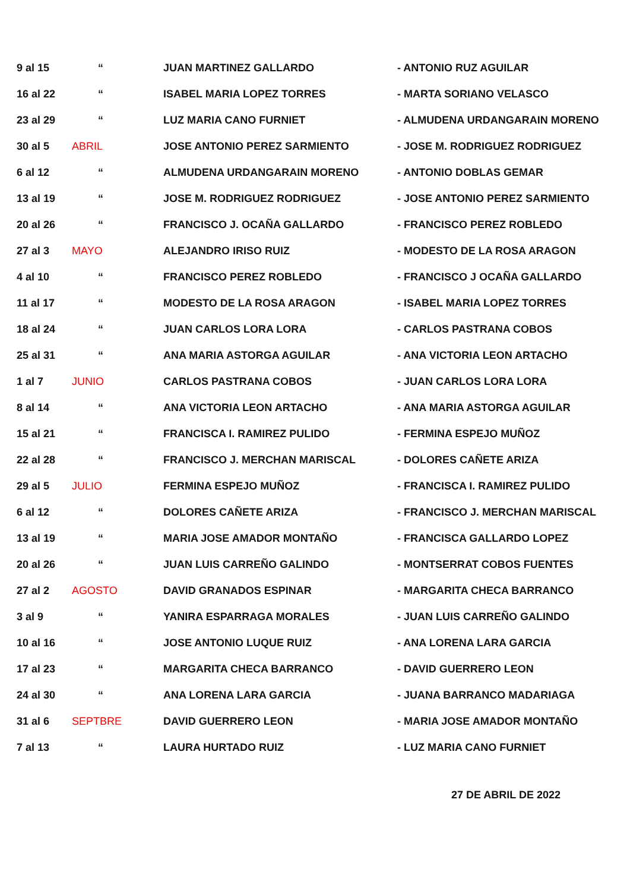| 9 al 15 | “ | JUAN MARTINEZ GALLARDO | - ANTONIO RUZ AGUILAR |
| 16 al 22 | “ | ISABEL MARIA LOPEZ TORRES | - MARTA SORIANO VELASCO |
| 23 al 29 | “ | LUZ MARIA CANO FURNIET | - ALMUDENA URDANGARAIN MORENO |
| 30 al 5 | ABRIL | JOSE ANTONIO PEREZ SARMIENTO | - JOSE M. RODRIGUEZ RODRIGUEZ |
| 6 al 12 | “ | ALMUDENA URDANGARAIN MORENO | - ANTONIO DOBLAS GEMAR |
| 13 al 19 | “ | JOSE M. RODRIGUEZ RODRIGUEZ | - JOSE ANTONIO PEREZ SARMIENTO |
| 20 al 26 | “ | FRANCISCO J. OCAÑA GALLARDO | - FRANCISCO PEREZ ROBLEDO |
| 27 al 3 | MAYO | ALEJANDRO IRISO RUIZ | - MODESTO DE LA ROSA ARAGON |
| 4 al 10 | “ | FRANCISCO PEREZ ROBLEDO | - FRANCISCO J OCAÑA GALLARDO |
| 11 al 17 | “ | MODESTO DE LA ROSA ARAGON | - ISABEL MARIA LOPEZ TORRES |
| 18 al 24 | “ | JUAN CARLOS LORA LORA | - CARLOS PASTRANA COBOS |
| 25 al 31 | “ | ANA MARIA ASTORGA AGUILAR | - ANA VICTORIA LEON ARTACHO |
| 1 al 7 | JUNIO | CARLOS PASTRANA COBOS | - JUAN CARLOS LORA LORA |
| 8 al 14 | “ | ANA VICTORIA LEON ARTACHO | - ANA MARIA ASTORGA AGUILAR |
| 15 al 21 | “ | FRANCISCA I. RAMIREZ PULIDO | - FERMINA ESPEJO MUÑOZ |
| 22 al 28 | “ | FRANCISCO J. MERCHAN MARISCAL | - DOLORES CAÑETE ARIZA |
| 29 al 5 | JULIO | FERMINA ESPEJO MUÑOZ | - FRANCISCA I. RAMIREZ PULIDO |
| 6 al 12 | “ | DOLORES CAÑETE ARIZA | - FRANCISCO J. MERCHAN MARISCAL |
| 13 al 19 | “ | MARIA JOSE AMADOR MONTAÑO | - FRANCISCA GALLARDO LOPEZ |
| 20 al 26 | “ | JUAN LUIS CARREÑO GALINDO | - MONTSERRAT COBOS FUENTES |
| 27 al 2 | AGOSTO | DAVID GRANADOS ESPINAR | - MARGARITA CHECA BARRANCO |
| 3 al 9 | “ | YANIRA ESPARRAGA MORALES | - JUAN LUIS CARREÑO GALINDO |
| 10 al 16 | “ | JOSE ANTONIO LUQUE RUIZ | - ANA LORENA LARA GARCIA |
| 17 al 23 | “ | MARGARITA CHECA BARRANCO | - DAVID GUERRERO LEON |
| 24 al 30 | “ | ANA LORENA LARA GARCIA | - JUANA BARRANCO MADARIAGA |
| 31 al 6 | SEPTBRE | DAVID GUERRERO LEON | - MARIA JOSE AMADOR MONTAÑO |
| 7 al 13 | “ | LAURA HURTADO RUIZ | - LUZ MARIA CANO FURNIET |
27 DE ABRIL DE 2022